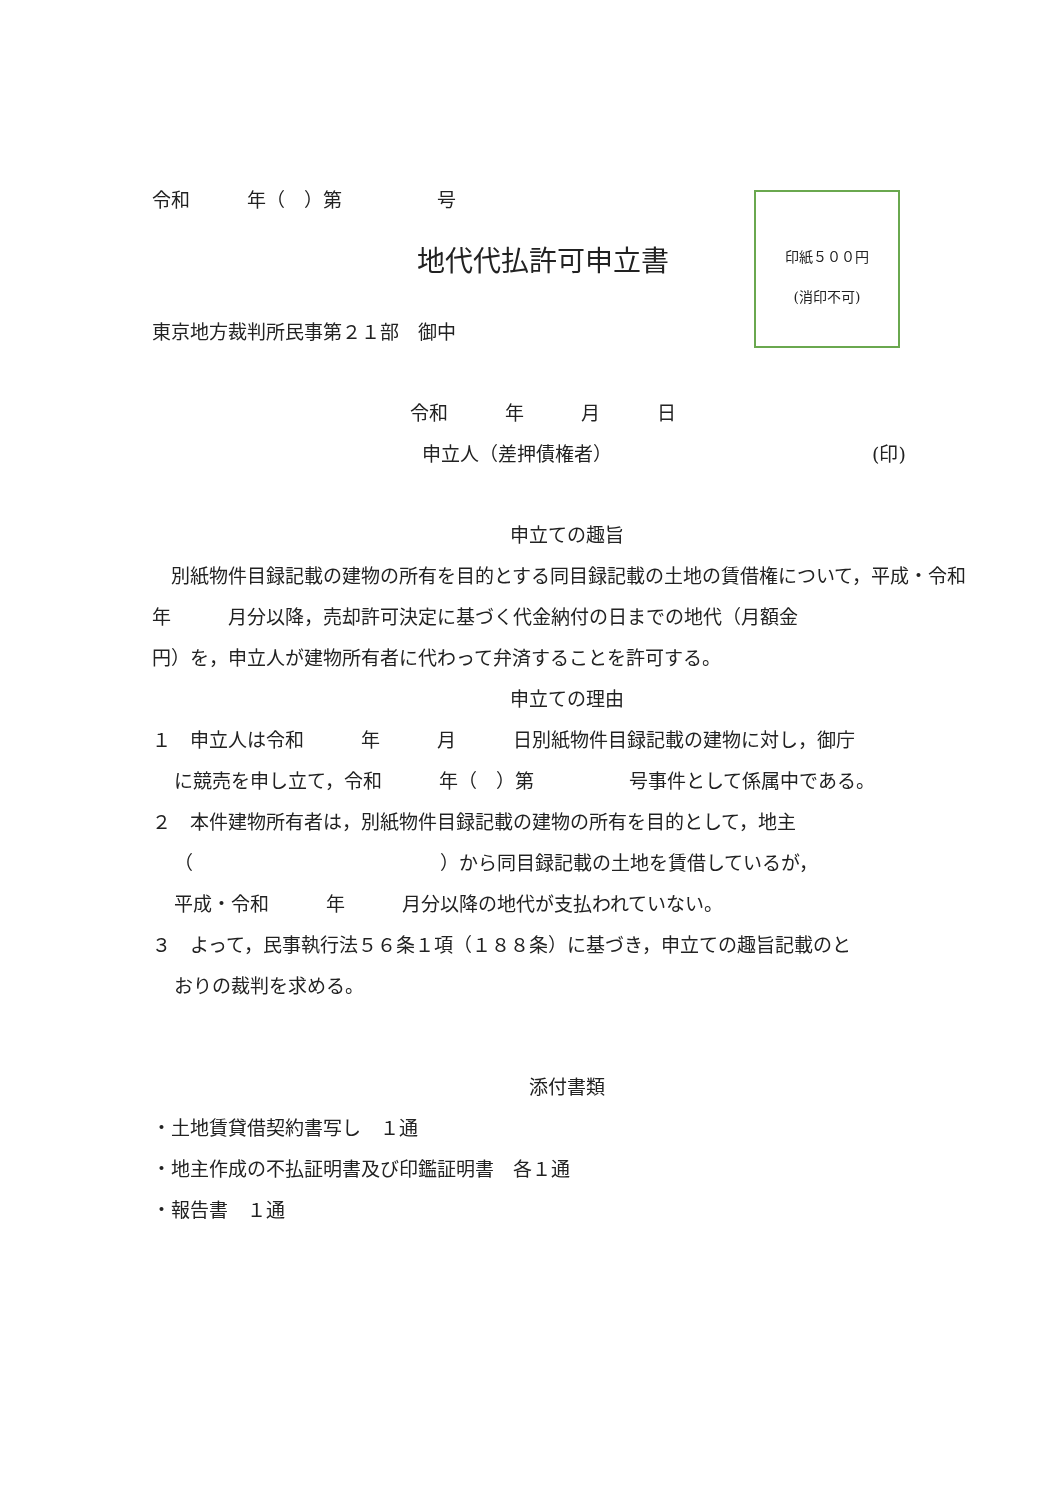印紙５００円
(消印不可)
令和　　　年（　）第　　　　　号
地代代払許可申立書
東京地方裁判所民事第２１部　御中
令和　　　年　　　月　　　日
申立人（差押債権者） (印)
申立ての趣旨
　別紙物件目録記載の建物の所有を目的とする同目録記載の土地の賃借権について，平成・令和　　　年　　　月分以降，売却許可決定に基づく代金納付の日までの地代（月額金　　　　　　　　円）を，申立人が建物所有者に代わって弁済することを許可する。
申立ての理由
１　申立人は令和　　　年　　　月　　　日別紙物件目録記載の建物に対し，御庁
に競売を申し立て，令和　　　年（　）第　　　　　号事件として係属中である。
２　本件建物所有者は，別紙物件目録記載の建物の所有を目的として，地主
（　　　　　　　　　　　　　）から同目録記載の土地を賃借しているが，
平成・令和　　　年　　　月分以降の地代が支払われていない。
３　よって，民事執行法５６条１項（１８８条）に基づき，申立ての趣旨記載のと
おりの裁判を求める。
添付書類
・土地賃貸借契約書写し　１通
・地主作成の不払証明書及び印鑑証明書　各１通
・報告書　１通